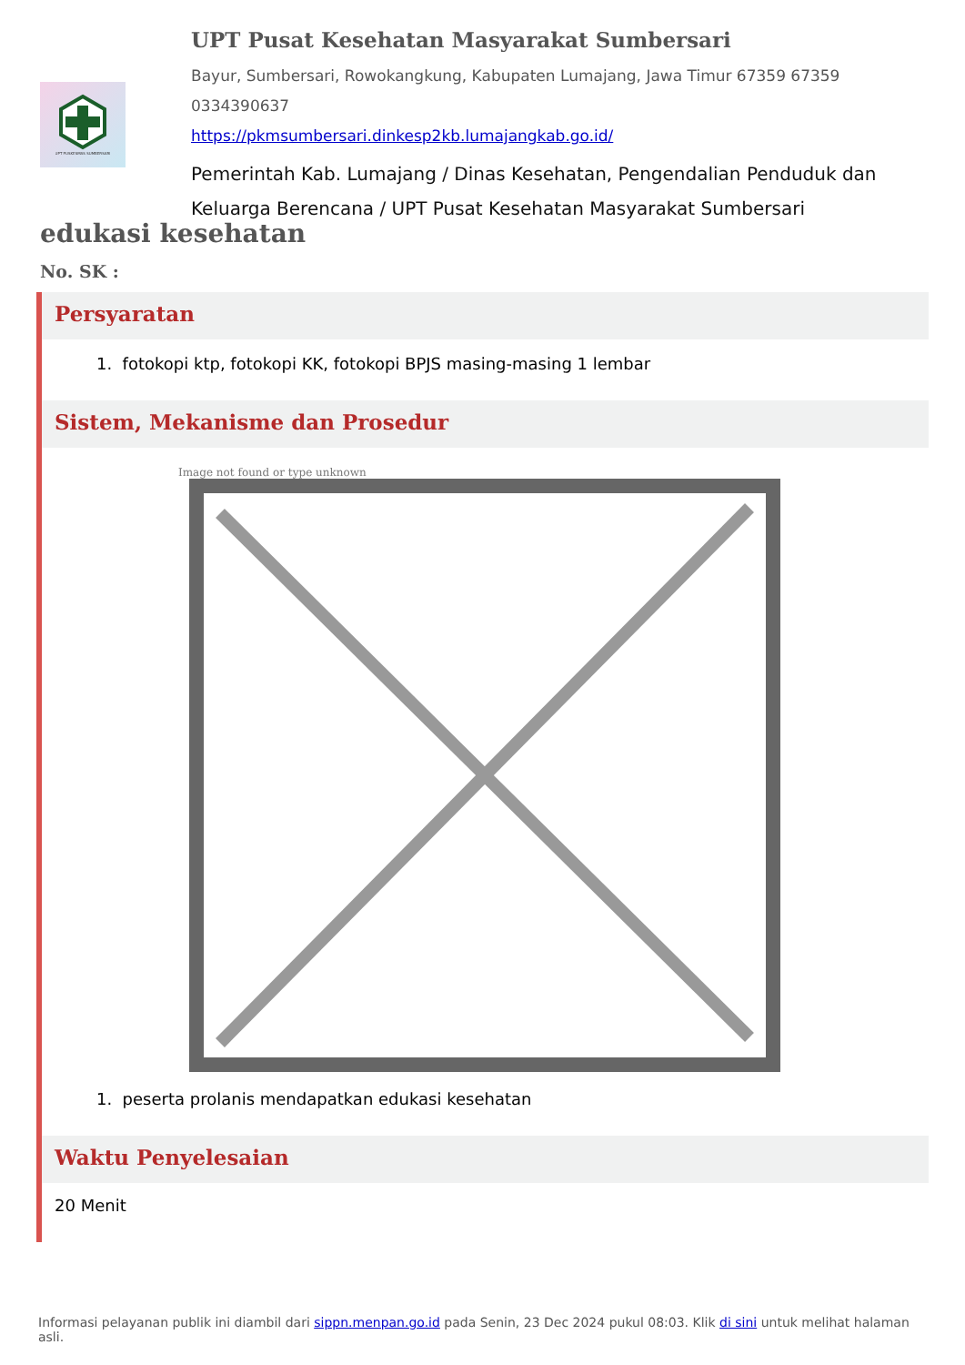UPT PUSKESMAS SUMBERSARI
UPT Pusat Kesehatan Masyarakat Sumbersari
Bayur, Sumbersari, Rowokangkung, Kabupaten Lumajang, Jawa Timur 67359 67359
0334390637
https://pkmsumbersari.dinkesp2kb.lumajangkab.go.id/
Pemerintah Kab. Lumajang / Dinas Kesehatan, Pengendalian Penduduk dan Keluarga Berencana / UPT Pusat Kesehatan Masyarakat Sumbersari
edukasi kesehatan
No. SK :
Persyaratan
1. fotokopi ktp, fotokopi KK, fotokopi BPJS masing-masing 1 lembar
Sistem, Mekanisme dan Prosedur
Image not found or type unknown
1. peserta prolanis mendapatkan edukasi kesehatan
Waktu Penyelesaian
20 Menit
Informasi pelayanan publik ini diambil dari sippn.menpan.go.id pada Senin, 23 Dec 2024 pukul 08:03. Klik di sini untuk melihat halaman asli.